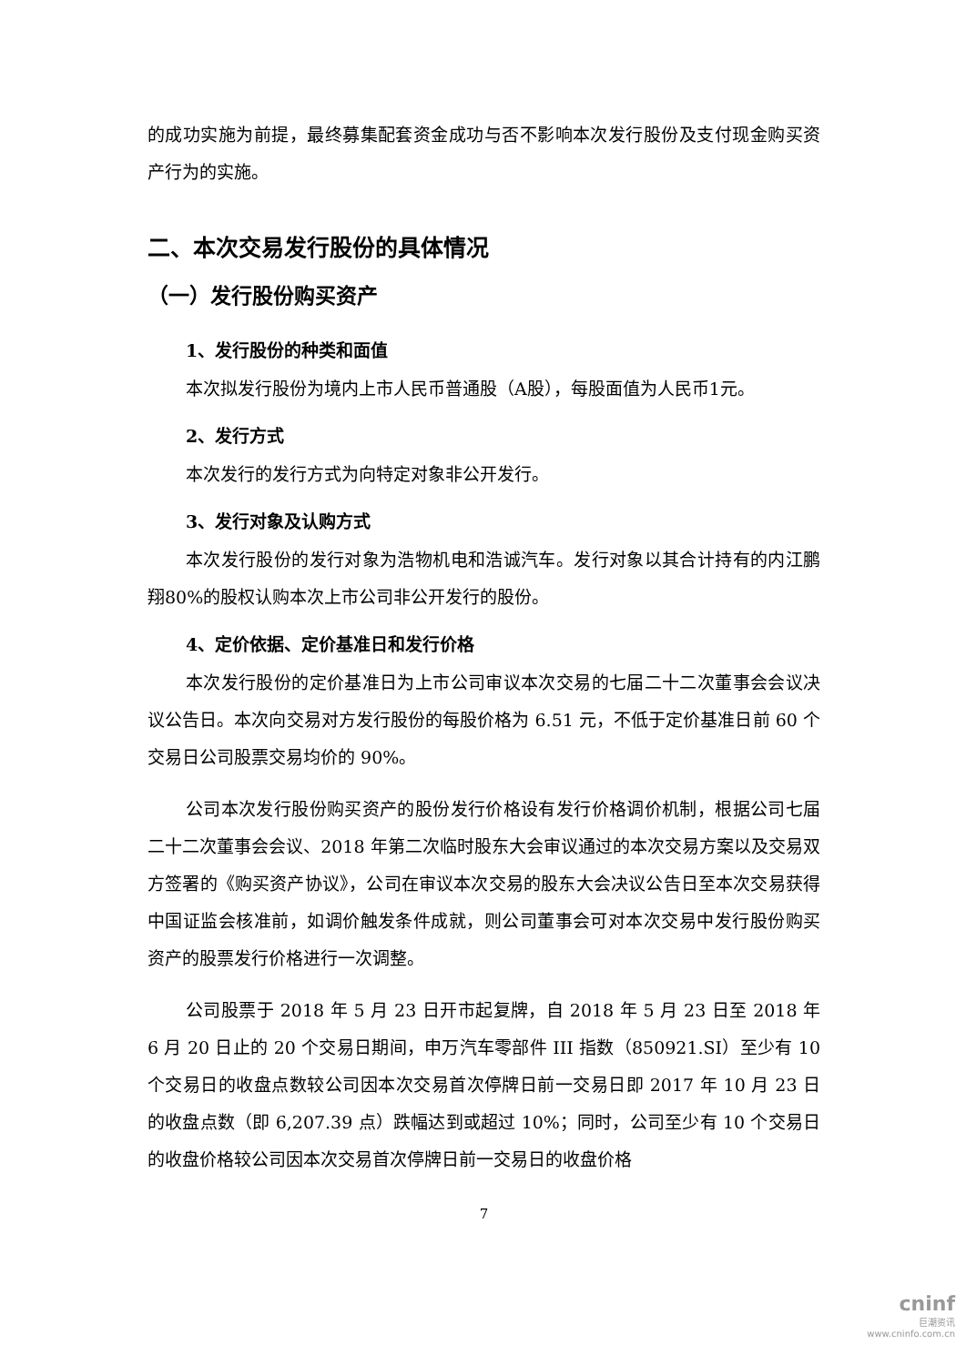的成功实施为前提，最终募集配套资金成功与否不影响本次发行股份及支付现金购买资产行为的实施。
二、本次交易发行股份的具体情况
（一）发行股份购买资产
1、发行股份的种类和面值
本次拟发行股份为境内上市人民币普通股（A股），每股面值为人民币1元。
2、发行方式
本次发行的发行方式为向特定对象非公开发行。
3、发行对象及认购方式
本次发行股份的发行对象为浩物机电和浩诚汽车。发行对象以其合计持有的内江鹏翔80%的股权认购本次上市公司非公开发行的股份。
4、定价依据、定价基准日和发行价格
本次发行股份的定价基准日为上市公司审议本次交易的七届二十二次董事会会议决议公告日。本次向交易对方发行股份的每股价格为 6.51 元，不低于定价基准日前 60 个交易日公司股票交易均价的 90%。
公司本次发行股份购买资产的股份发行价格设有发行价格调价机制，根据公司七届二十二次董事会会议、2018 年第二次临时股东大会审议通过的本次交易方案以及交易双方签署的《购买资产协议》，公司在审议本次交易的股东大会决议公告日至本次交易获得中国证监会核准前，如调价触发条件成就，则公司董事会可对本次交易中发行股份购买资产的股票发行价格进行一次调整。
公司股票于 2018 年 5 月 23 日开市起复牌，自 2018 年 5 月 23 日至 2018 年 6 月 20 日止的 20 个交易日期间，申万汽车零部件 III 指数（850921.SI）至少有 10 个交易日的收盘点数较公司因本次交易首次停牌日前一交易日即 2017 年 10 月 23 日的收盘点数（即 6,207.39 点）跌幅达到或超过 10%；同时，公司至少有 10 个交易日的收盘价格较公司因本次交易首次停牌日前一交易日的收盘价格
7
cninf
巨潮资讯
www.cninfo.com.cn